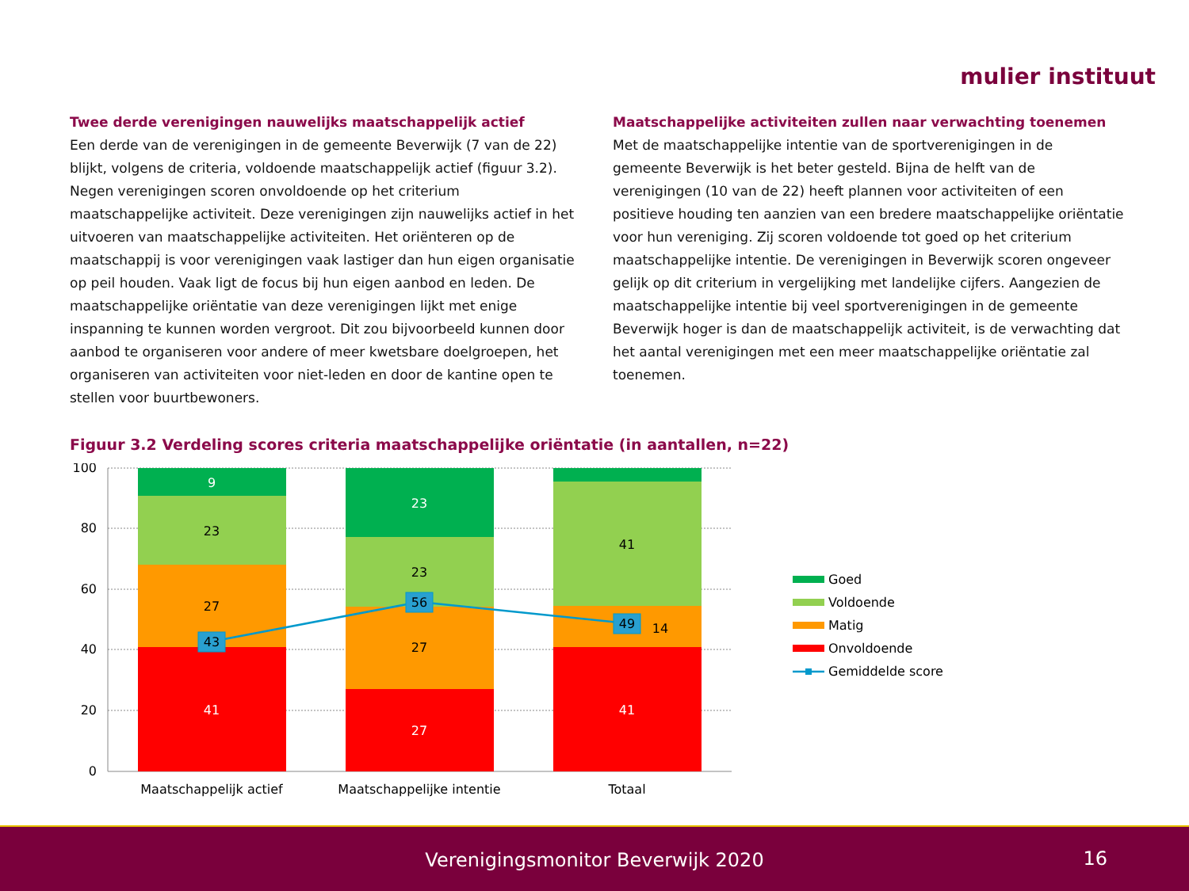mulier instituut
Twee derde verenigingen nauwelijks maatschappelijk actief
Een derde van de verenigingen in de gemeente Beverwijk (7 van de 22) blijkt, volgens de criteria, voldoende maatschappelijk actief (figuur 3.2). Negen verenigingen scoren onvoldoende op het criterium maatschappelijke activiteit. Deze verenigingen zijn nauwelijks actief in het uitvoeren van maatschappelijke activiteiten. Het oriënteren op de maatschappij is voor verenigingen vaak lastiger dan hun eigen organisatie op peil houden. Vaak ligt de focus bij hun eigen aanbod en leden. De maatschappelijke oriëntatie van deze verenigingen lijkt met enige inspanning te kunnen worden vergroot. Dit zou bijvoorbeeld kunnen door aanbod te organiseren voor andere of meer kwetsbare doelgroepen, het organiseren van activiteiten voor niet-leden en door de kantine open te stellen voor buurtbewoners.
Maatschappelijke activiteiten zullen naar verwachting toenemen
Met de maatschappelijke intentie van de sportverenigingen in de gemeente Beverwijk is het beter gesteld. Bijna de helft van de verenigingen (10 van de 22) heeft plannen voor activiteiten of een positieve houding ten aanzien van een bredere maatschappelijke oriëntatie voor hun vereniging. Zij scoren voldoende tot goed op het criterium maatschappelijke intentie. De verenigingen in Beverwijk scoren ongeveer gelijk op dit criterium in vergelijking met landelijke cijfers. Aangezien de maatschappelijke intentie bij veel sportverenigingen in de gemeente Beverwijk hoger is dan de maatschappelijk activiteit, is de verwachting dat het aantal verenigingen met een meer maatschappelijke oriëntatie zal toenemen.
Figuur 3.2 Verdeling scores criteria maatschappelijke oriëntatie (in aantallen, n=22)
100
80
60
40
20
0
9
23
27
41
23
23
27
27
41
14
41
43
56
49
Maatschappelijk actief
Maatschappelijke intentie
Totaal
Goed
Voldoende
Matig
Onvoldoende
Gemiddelde score
Verenigingsmonitor Beverwijk 2020
16